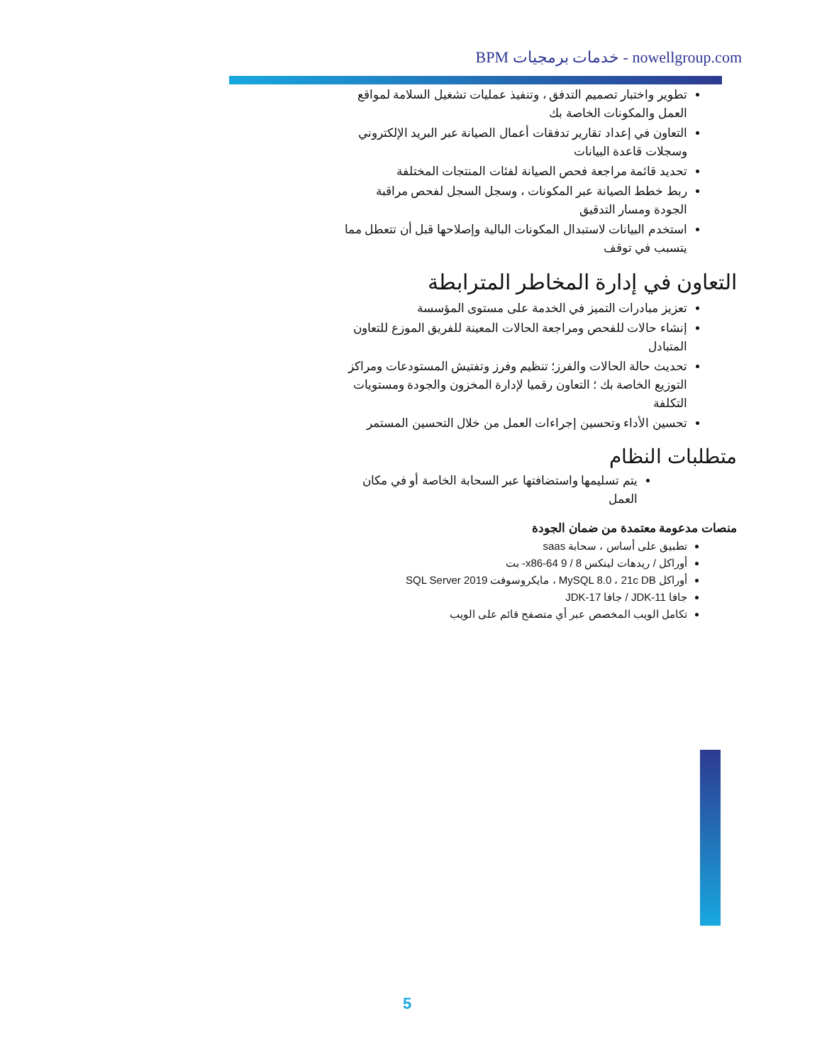BPM خدمات برمجيات - nowellgroup.com
تطوير واختبار تصميم التدفق ، وتنفيذ عمليات تشغيل السلامة لمواقع العمل والمكونات الخاصة بك
التعاون في إعداد تقارير تدفقات أعمال الصيانة عبر البريد الإلكتروني وسجلات قاعدة البيانات
تحديد قائمة مراجعة فحص الصيانة لفئات المنتجات المختلفة
ربط خطط الصيانة عبر المكونات ، وسجل السجل لفحص مراقبة الجودة ومسار التدقيق
استخدم البيانات لاستبدال المكونات البالية وإصلاحها قبل أن تتعطل مما يتسبب في توقف
التعاون في إدارة المخاطر المترابطة
تعزيز مبادرات التميز في الخدمة على مستوى المؤسسة
إنشاء حالات للفحص ومراجعة الحالات المعينة للفريق الموزع للتعاون المتبادل
تحديث حالة الحالات والفرز؛ تنظيم وفرز وتفتيش المستودعات ومراكز التوزيع الخاصة بك ؛ التعاون رقميا لإدارة المخزون والجودة ومستويات التكلفة
تحسين الأداء وتحسين إجراءات العمل من خلال التحسين المستمر
متطلبات النظام
يتم تسليمها واستضافتها عبر السحابة الخاصة أو في مكان العمل
منصات مدعومة معتمدة من ضمان الجودة
تطبيق على أساس ، سحابة saas
أوراكل / ريدهات لينكس 8 / 9 x86-64- بت
أوراكل MySQL 8.0 ، 21c DB ، مايكروسوفت SQL Server 2019
جافا JDK-11 / جافا JDK-17
تكامل الويب المخصص عبر أي متصفح قائم على الويب
5